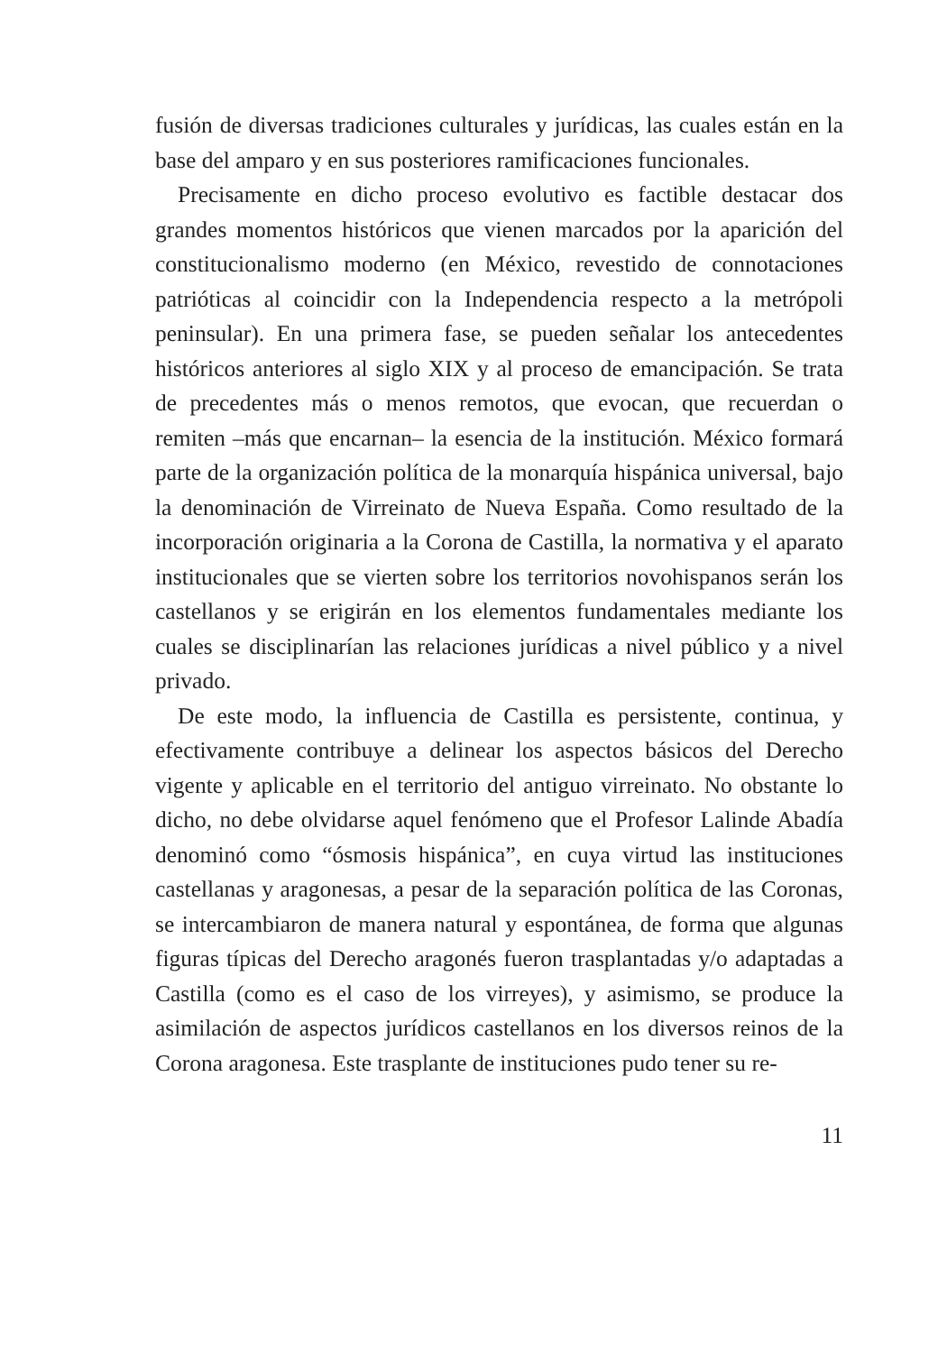fusión de diversas tradiciones culturales y jurídicas, las cuales están en la base del amparo y en sus posteriores ramificaciones funcionales.
Precisamente en dicho proceso evolutivo es factible destacar dos grandes momentos históricos que vienen marcados por la aparición del constitucionalismo moderno (en México, revestido de connotaciones patrióticas al coincidir con la Independencia respecto a la metrópoli peninsular). En una primera fase, se pueden señalar los antecedentes históricos anteriores al siglo XIX y al proceso de emancipación. Se trata de precedentes más o menos remotos, que evocan, que recuerdan o remiten –más que encarnan– la esencia de la institución. México formará parte de la organización política de la monarquía hispánica universal, bajo la denominación de Virreinato de Nueva España. Como resultado de la incorporación originaria a la Corona de Castilla, la normativa y el aparato institucionales que se vierten sobre los territorios novohispanos serán los castellanos y se erigirán en los elementos fundamentales mediante los cuales se disciplinarían las relaciones jurídicas a nivel público y a nivel privado.
De este modo, la influencia de Castilla es persistente, continua, y efectivamente contribuye a delinear los aspectos básicos del Derecho vigente y aplicable en el territorio del antiguo virreinato. No obstante lo dicho, no debe olvidarse aquel fenómeno que el Profesor Lalinde Abadía denominó como “ósmosis hispánica”, en cuya virtud las instituciones castellanas y aragonesas, a pesar de la separación política de las Coronas, se intercambiaron de manera natural y espontánea, de forma que algunas figuras típicas del Derecho aragonés fueron trasplantadas y/o adaptadas a Castilla (como es el caso de los virreyes), y asimismo, se produce la asimilación de aspectos jurídicos castellanos en los diversos reinos de la Corona aragonesa. Este trasplante de instituciones pudo tener su re-
11